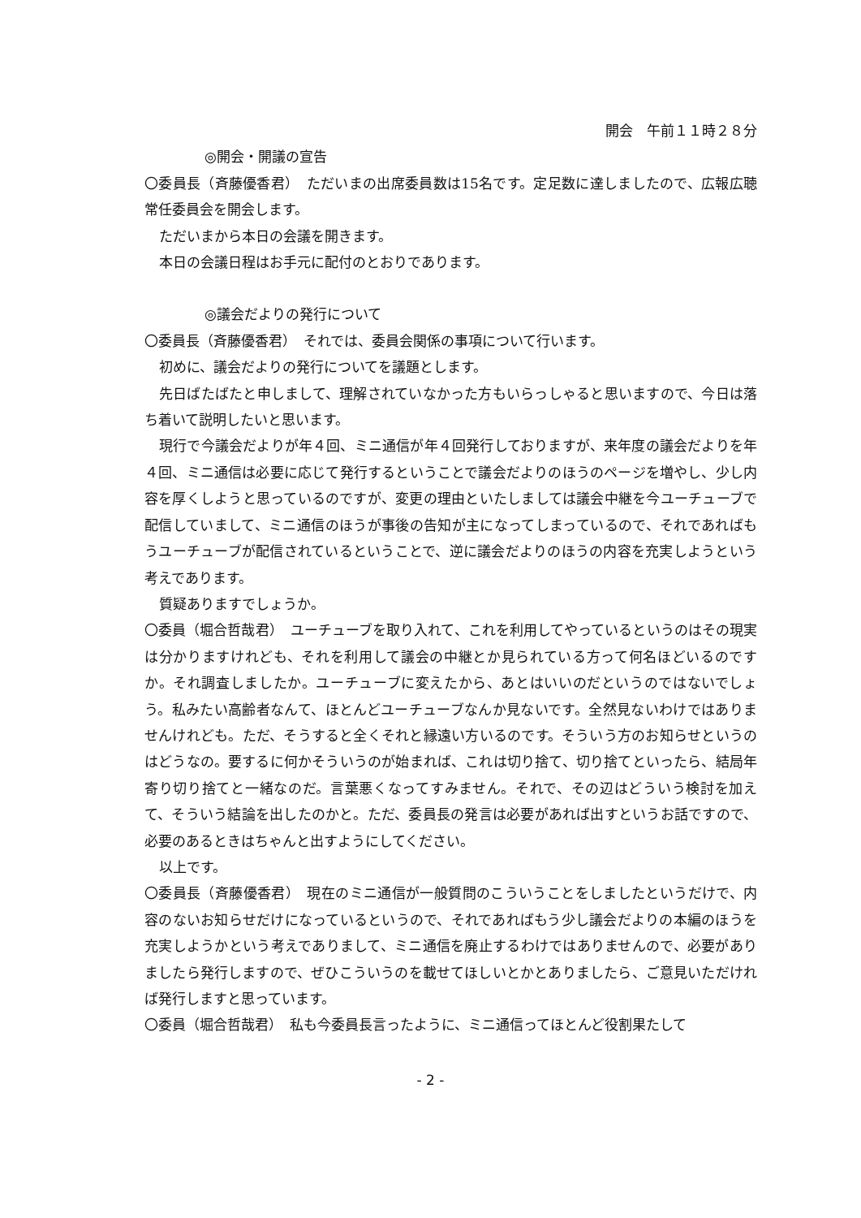開会　午前１１時２８分
◎開会・開議の宣告
〇委員長（斉藤優香君）　ただいまの出席委員数は15名です。定足数に達しましたので、広報広聴常任委員会を開会します。
ただいまから本日の会議を開きます。
本日の会議日程はお手元に配付のとおりであります。
◎議会だよりの発行について
〇委員長（斉藤優香君）　それでは、委員会関係の事項について行います。
初めに、議会だよりの発行についてを議題とします。
先日ばたばたと申しまして、理解されていなかった方もいらっしゃると思いますので、今日は落ち着いて説明したいと思います。
現行で今議会だよりが年４回、ミニ通信が年４回発行しておりますが、来年度の議会だよりを年４回、ミニ通信は必要に応じて発行するということで議会だよりのほうのページを増やし、少し内容を厚くしようと思っているのですが、変更の理由といたしましては議会中継を今ユーチューブで配信していまして、ミニ通信のほうが事後の告知が主になってしまっているので、それであればもうユーチューブが配信されているということで、逆に議会だよりのほうの内容を充実しようという考えであります。
質疑ありますでしょうか。
〇委員（堀合哲哉君）　ユーチューブを取り入れて、これを利用してやっているというのはその現実は分かりますけれども、それを利用して議会の中継とか見られている方って何名ほどいるのですか。それ調査しましたか。ユーチューブに変えたから、あとはいいのだというのではないでしょう。私みたい高齢者なんて、ほとんどユーチューブなんか見ないです。全然見ないわけではありませんけれども。ただ、そうすると全くそれと縁遠い方いるのです。そういう方のお知らせというのはどうなの。要するに何かそういうのが始まれば、これは切り捨て、切り捨てといったら、結局年寄り切り捨てと一緒なのだ。言葉悪くなってすみません。それで、その辺はどういう検討を加えて、そういう結論を出したのかと。ただ、委員長の発言は必要があれば出すというお話ですので、必要のあるときはちゃんと出すようにしてください。
以上です。
〇委員長（斉藤優香君）　現在のミニ通信が一般質問のこういうことをしましたというだけで、内容のないお知らせだけになっているというので、それであればもう少し議会だよりの本編のほうを充実しようかという考えでありまして、ミニ通信を廃止するわけではありませんので、必要がありましたら発行しますので、ぜひこういうのを載せてほしいとかとありましたら、ご意見いただければ発行しますと思っています。
〇委員（堀合哲哉君）　私も今委員長言ったように、ミニ通信ってほとんど役割果たして
- 2 -